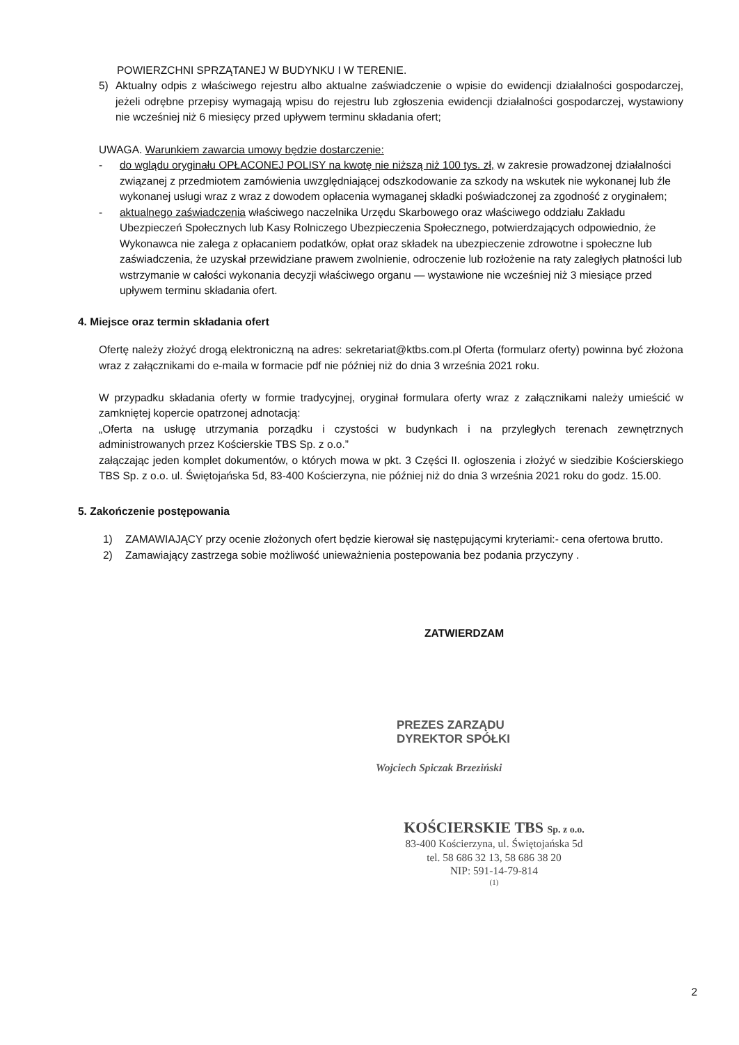POWIERZCHNI SPRZĄTANEJ W BUDYNKU I W TERENIE.
5) Aktualny odpis z właściwego rejestru albo aktualne zaświadczenie o wpisie do ewidencji działalności gospodarczej, jeżeli odrębne przepisy wymagają wpisu do rejestru lub zgłoszenia ewidencji działalności gospodarczej, wystawiony nie wcześniej niż 6 miesięcy przed upływem terminu składania ofert;
UWAGA. Warunkiem zawarcia umowy będzie dostarczenie:
- do wglądu oryginału OPŁACONEJ POLISY na kwotę nie niższą niż 100 tys. zł, w zakresie prowadzonej działalności związanej z przedmiotem zamówienia uwzględniającej odszkodowanie za szkody na wskutek nie wykonanej lub źle wykonanej usługi wraz z wraz z dowodem opłacenia wymaganej składki poświadczonej za zgodność z oryginałem;
- aktualnego zaświadczenia właściwego naczelnika Urzędu Skarbowego oraz właściwego oddziału Zakładu Ubezpieczeń Społecznych lub Kasy Rolniczego Ubezpieczenia Społecznego, potwierdzających odpowiednio, że Wykonawca nie zalega z opłacaniem podatków, opłat oraz składek na ubezpieczenie zdrowotne i społeczne lub zaświadczenia, że uzyskał przewidziane prawem zwolnienie, odroczenie lub rozłożenie na raty zaległych płatności lub wstrzymanie w całości wykonania decyzji właściwego organu — wystawione nie wcześniej niż 3 miesiące przed upływem terminu składania ofert.
4. Miejsce oraz termin składania ofert
Ofertę należy złożyć drogą elektroniczną na adres: sekretariat@ktbs.com.pl Oferta (formularz oferty) powinna być złożona wraz z załącznikami do e-maila w formacie pdf nie później niż do dnia 3 września 2021 roku.
W przypadku składania oferty w formie tradycyjnej, oryginał formulara oferty wraz z załącznikami należy umieścić w zamkniętej kopercie opatrzonej adnotacją:
„Oferta na usługę utrzymania porządku i czystości w budynkach i na przyległych terenach zewnętrznych administrowanych przez Kościerskie TBS Sp. z o.o.”
załączając jeden komplet dokumentów, o których mowa w pkt. 3 Części II. ogłoszenia i złożyć w siedzibie Kościerskiego TBS Sp. z o.o. ul. Świętojańska 5d, 83-400 Kościerzyna, nie później niż do dnia 3 września 2021 roku do godz. 15.00.
5. Zakończenie postępowania
1) ZAMAWIAJĄCY przy ocenie złożonych ofert będzie kierował się następującymi kryteriami:- cena ofertowa brutto.
2) Zamawiający zastrzega sobie możliwość unieważnienia postepowania bez podania przyczyny .
ZATWIERDZAM
PREZES ZARZĄDU
DYREKTOR SPÓŁKI
Wojciech Spiczak Brzeziński
KOŚCIERSKIE TBS Sp. z o.o.
83-400 Kościerzyna, ul. Świętojańska 5d
tel. 58 686 32 13, 58 686 38 20
NIP: 591-14-79-814
(1)
2